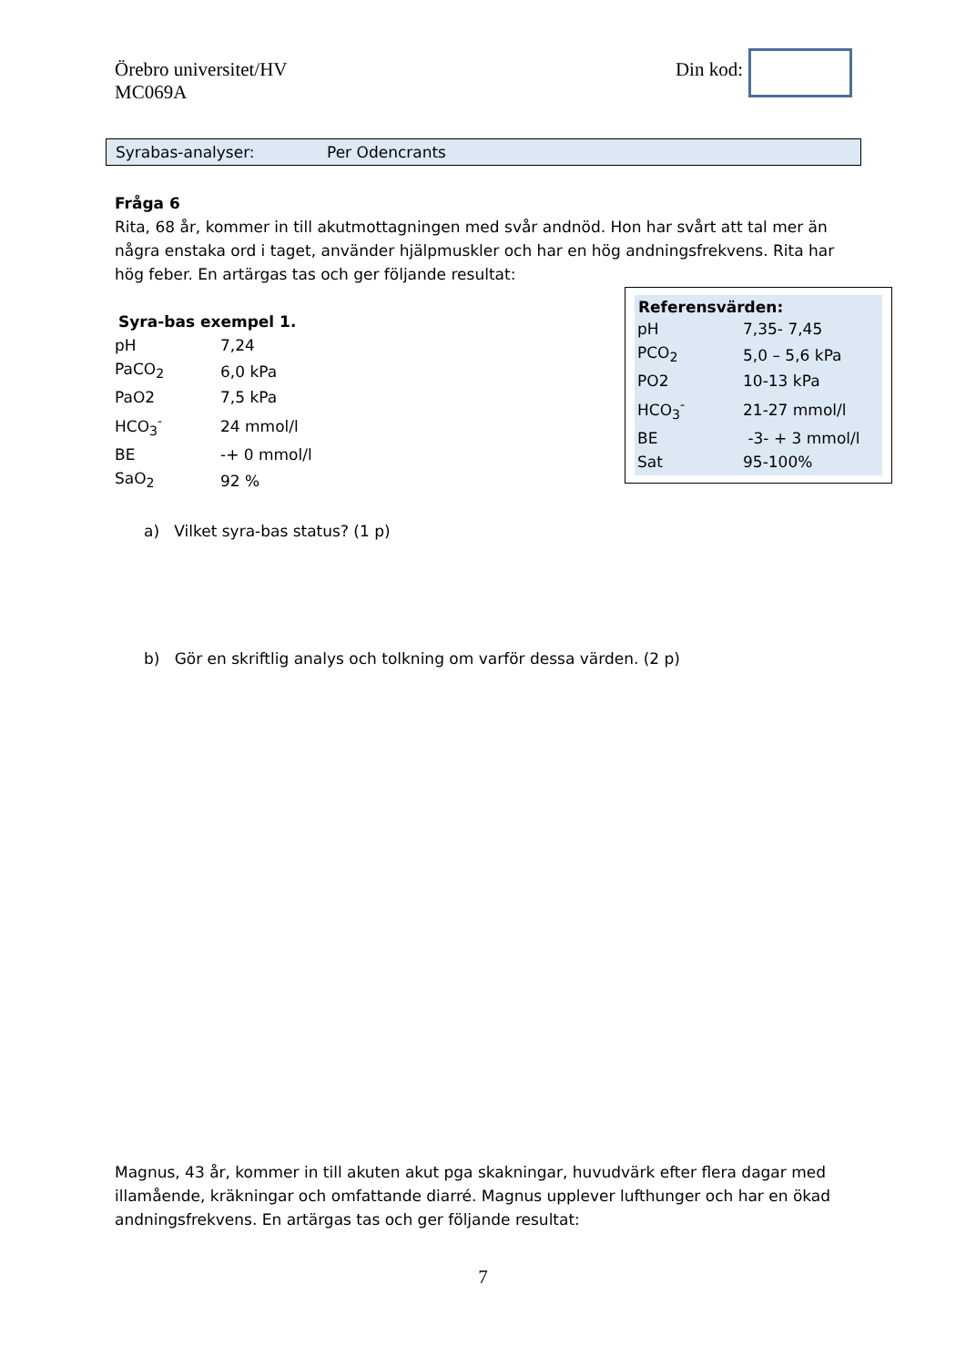Örebro universitet/HV
MC069A
Din kod:
Syrabas-analyser: Per Odencrants
Fråga 6
Rita, 68 år, kommer in till akutmottagningen med svår andnöd. Hon har svårt att tal mer än några enstaka ord i taget, använder hjälpmuskler och har en hög andningsfrekvens. Rita har hög feber. En artärgas tas och ger följande resultat:
Syra-bas exempel 1.
| pH | 7,24 |
| PaCO<sub>2</sub> | 6,0 kPa |
| PaO2 | 7,5 kPa |
| HCO<sub>3</sub><sup>-</sup> | 24 mmol/l |
| BE | -+ 0 mmol/l |
| SaO<sub>2</sub> | 92 % |
a) Vilket syra-bas status? (1 p)
b) Gör en skriftlig analys och tolkning om varför dessa värden. (2 p)
Magnus, 43 år, kommer in till akuten akut pga skakningar, huvudvärk efter flera dagar med illamående, kräkningar och omfattande diarré. Magnus upplever lufthunger och har en ökad andningsfrekvens. En artärgas tas och ger följande resultat:
| Referensvärden: | |
| --- | --- |
| pH | 7,35- 7,45 |
| PCO<sub>2</sub> | 5,0 – 5,6 kPa |
| PO2 | 10-13 kPa |
| HCO<sub>3</sub><sup>-</sup> | 21-27 mmol/l |
| BE | -3- + 3 mmol/l |
| Sat | 95-100% |
7